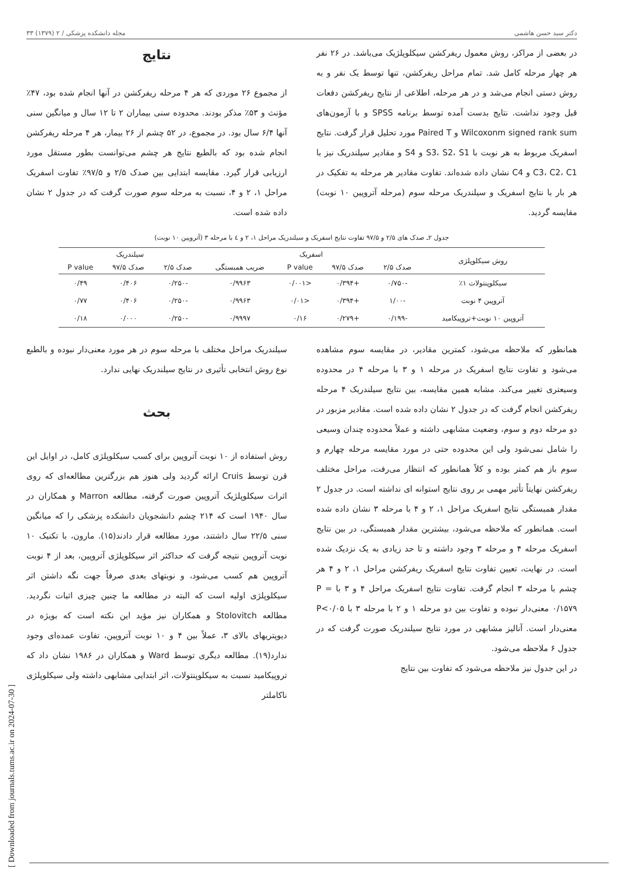[ Downloaded from journals.tums.ac.ir on 2024-07-30 ]
دکتر سید حسن هاشمی مجله دانشکده پزشکی / ۲ (۱۳۷۹) ۳۳
در بعضی از مراکز، روش معمول ریفرکشن سیکلوپلژیک می‌باشد. در ۲۶ نفر هر چهار مرحله کامل شد. تمام مراحل ریفرکشن، تنها توسط یک نفر و به روش دستی انجام می‌شد و در هر مرحله، اطلاعی از نتایج ریفرکشن دفعات قبل وجود نداشت. نتایج بدست آمده توسط برنامه SPSS و با آزمون‌های Wilcoxonm signed rank sum و Paired T مورد تحلیل قرار گرفت. نتایج اسفریک مربوط به هر نوبت با S3، S2، S1 و S4 و مقادیر سیلندریک نیز با C3، C2، C1 و C4 نشان داده شده‌اند. تفاوت مقادیر هر مرحله به تفکیک در هر بار با نتایج اسفریک و سیلندریک مرحله سوم (مرحله آتروپین ۱۰ نوبت) مقایسه گردید.
نتایج
از مجموع ۲۶ موردی که هر ۴ مرحله ریفرکشن در آنها انجام شده بود، ۴۷٪ مؤنث و ۵۳٪ مذکر بودند. محدوده سنی بیماران ۲ تا ۱۲ سال و میانگین سنی آنها ۶/۴ سال بود. در مجموع، در ۵۲ چشم از ۲۶ بیمار، هر ۴ مرحله ریفرکشن انجام شده بود که بالطبع نتایج هر چشم می‌توانست بطور مستقل مورد ارزیابی قرار گیرد. مقایسه ابتدایی بین صدک ۲/۵ و ۹۷/۵٪ تفاوت اسفریک مراحل ۱، ۲ و ۴، نسبت به مرحله سوم صورت گرفت که در جدول ۲ نشان داده شده است.
جدول ۲ـ صدک های ۲/۵ و ۹۷/۵ تفاوت نتایج اسفریک و سیلندریک مراحل ۱، ۲ و ٤ با مرحله ۳ (آتروپین ۱۰ نوبت)
| روش سیکلوپلژی | اسفریک | | | | سیلندریک | | |
| --- | --- | --- | --- | --- | --- | --- | --- |
| | صدک ۲/۵ | صدک ۹۷/۵ | P value | ضریب همبستگی | صدک ۲/۵ | صدک ۹۷/۵ | P value |
| سیکلوپنتولات ۱٪ | -۰/۷۵۰ | +۰/۳۹۴ | <۰/۰۰۱ | ۰/۹۹۶۳ | -۰/۲۵۰ | ۰/۴۰۶ | ۰/۴۹ |
| آتروپین ۴ نوبت | -۱/۰۰ | +۰/۳۹۴ | <۰/۰۱ | ۰/۹۹۶۳ | -۰/۲۵۰ | ۰/۴۰۶ | ۰/۷۷ |
| آتروپین ۱۰ نوبت+تروپیکامید | -۰/۱۹۹ | +۰/۲۷۹ | ۰/۱۶ | ۰/۹۹۹۷ | -۰/۲۵۰ | ۰/۰۰۰ | ۰/۱۸ |
همانطور که ملاحظه می‌شود، کمترین مقادیر، در مقایسه سوم مشاهده می‌شود و تفاوت نتایج اسفریک در مرحله ۱ و ۳ با مرحله ۴ در محدوده وسیعتری تغییر می‌کند. مشابه همین مقایسه، بین نتایج سیلندریک ۴ مرحله ریفرکشن انجام گرفت که در جدول ۲ نشان داده شده است. مقادیر مزبور در دو مرحله دوم و سوم، وضعیت مشابهی داشته و عملاً محدوده چندان وسیعی را شامل نمی‌شود ولی این محدوده حتی در مورد مقایسه مرحله چهارم و سوم باز هم کمتر بوده و کلاً همانطور که انتظار می‌رفت، مراحل مختلف ریفرکشن نهایتاً تأثیر مهمی بر روی نتایج استوانه ای نداشته است. در جدول ۲ مقدار همبستگی نتایج اسفریک مراحل ۱، ۲ و ۴ با مرحله ۳ نشان داده شده است. همانطور که ملاحظه می‌شود، بیشترین مقدار همبستگی، در بین نتایج اسفریک مرحله ۴ و مرحله ۳ وجود داشته و تا حد زیادی به یک نزدیک شده است. در نهایت، تعیین تفاوت نتایج اسفریک ریفرکشن مراحل ۱، ۲ و ۴ هر چشم با مرحله ۳ انجام گرفت. تفاوت نتایج اسفریک مراحل ۴ و ۳ با P = ۰/۱۵۷۹ معنی‌دار نبوده و تفاوت بین دو مرحله ۱ و ۲ با مرحله ۳ با P<۰/۰۵ معنی‌دار است. آنالیز مشابهی در مورد نتایج سیلندریک صورت گرفت که در جدول ۶ ملاحظه می‌شود.
در این جدول نیز ملاحظه می‌شود که تفاوت بین نتایج
سیلندریک مراحل مختلف با مرحله سوم در هر مورد معنی‌دار نبوده و بالطبع نوع روش انتخابی تأثیری در نتایج سیلندریک نهایی ندارد.
بحث
روش استفاده از ۱۰ نوبت آتروپین برای کسب سیکلوپلژی کامل، در اوایل این قرن توسط Cruis ارائه گردید ولی هنوز هم بزرگترین مطالعه‌ای که روی اثرات سیکلوپلژیک آتروپین صورت گرفته، مطالعه Marron و همکاران در سال ۱۹۴۰ است که ۲۱۴ چشم دانشجویان دانشکده پزشکی را که میانگین سنی ۲۲/۵ سال داشتند، مورد مطالعه قرار دادند(۱۵). مارون، با تکنیک ۱۰ نوبت آتروپین نتیجه گرفت که حداکثر اثر سیکلوپلژی آتروپین، بعد از ۴ نوبت آتروپین هم کسب می‌شود، و نوبتهای بعدی صرفاً جهت نگه داشتن اثر سیکلوپلژی اولیه است که البته در مطالعه ما چنین چیزی اثبات نگردید. مطالعه Stolovitch و همکاران نیز مؤید این نکته است که بویژه در دیوپتریهای بالای ۳، عملاً بین ۴ و ۱۰ نوبت آتروپین، تفاوت عمده‌ای وجود ندارد(۱۹). مطالعه دیگری توسط Ward و همکاران در ۱۹۸۶ نشان داد که تروپیکامید نسبت به سیکلوپنتولات، اثر ابتدایی مشابهی داشته ولی سیکلوپلژی ناکاملتر